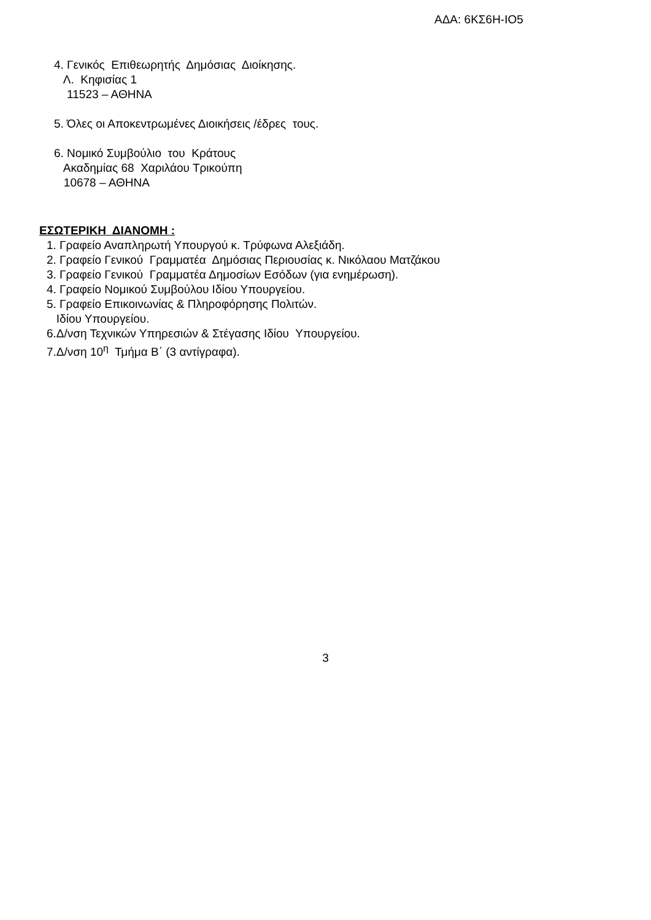ΑΔΑ: 6ΚΣ6Η-ΙΟ5
4. Γενικός Επιθεωρητής Δημόσιας Διοίκησης.
Λ. Κηφισίας 1
11523 – ΑΘΗΝΑ
5. Όλες οι Αποκεντρωμένες Διοικήσεις /έδρες τους.
6. Νομικό Συμβούλιο του Κράτους
Ακαδημίας 68 Χαριλάου Τρικούπη
10678 – ΑΘΗΝΑ
ΕΣΩΤΕΡΙΚΗ ΔΙΑΝΟΜΗ :
1. Γραφείο Αναπληρωτή Υπουργού κ. Τρύφωνα Αλεξιάδη.
2. Γραφείο Γενικού Γραμματέα Δημόσιας Περιουσίας κ. Νικόλαου Ματζάκου
3. Γραφείο Γενικού Γραμματέα Δημοσίων Εσόδων (για ενημέρωση).
4. Γραφείο Νομικού Συμβούλου Ιδίου Υπουργείου.
5. Γραφείο Επικοινωνίας & Πληροφόρησης Πολιτών.
Ιδίου Υπουργείου.
6.Δ/νση Τεχνικών Υπηρεσιών & Στέγασης Ιδίου Υπουργείου.
7.Δ/νση 10<sup>η</sup> Τμήμα Β΄ (3 αντίγραφα).
3